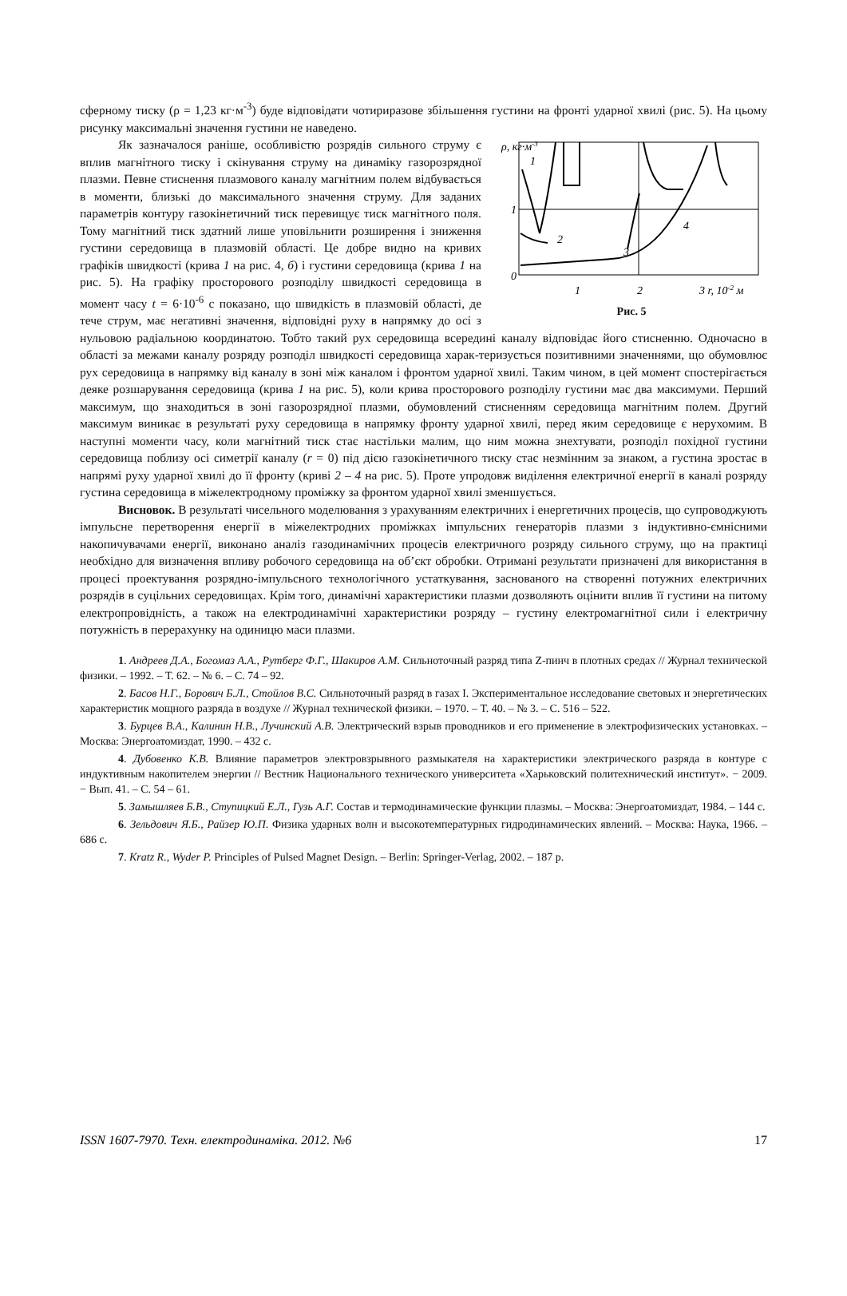сферному тиску (ρ = 1,23 кг·м<sup>-3</sup>) буде відповідати чотириразове збільшення густини на фронті ударної хвилі (рис. 5). На цьому рисунку максимальні значення густини не наведено.
ρ, кг·м-3
1
1
0
2
3
4
1
2
3 r, 10-2 м
Рис. 5
Як зазначалося раніше, особливістю розрядів сильного струму є вплив магнітного тиску і скінування струму на динаміку газорозрядної плазми. Певне стиснення плазмового каналу магнітним полем відбувається в моменти, близькі до максимального значення струму. Для заданих параметрів контуру газокінетичний тиск перевищує тиск магнітного поля. Тому магнітний тиск здатний лише уповільнити розширення і зниження густини середовища в плазмовій області. Це добре видно на кривих графіків швидкості (крива 1 на рис. 4, б) і густини середовища (крива 1 на рис. 5). На графіку просторового розподілу швидкості середовища в момент часу t = 6·10<sup>-6</sup> с показано, що швидкість в плазмовій області, де тече струм, має негативні значення, відповідні руху в напрямку до осі з нульовою радіальною координатою. Тобто такий рух середовища всередині каналу відповідає його стисненню. Одночасно в області за межами каналу розряду розподіл швидкості середовища харак-теризується позитивними значеннями, що обумовлює рух середовища в напрямку від каналу в зоні між каналом і фронтом ударної хвилі. Таким чином, в цей момент спостерігається деяке розшарування середовища (крива 1 на рис. 5), коли крива просторового розподілу густини має два максимуми. Перший максимум, що знаходиться в зоні газорозрядної плазми, обумовлений стисненням середовища магнітним полем. Другий максимум виникає в результаті руху середовища в напрямку фронту ударної хвилі, перед яким середовище є нерухомим. В наступні моменти часу, коли магнітний тиск стає настільки малим, що ним можна знехтувати, розподіл похідної густини середовища поблизу осі симетрії каналу (r = 0) під дією газокінетичного тиску стає незмінним за знаком, а густина зростає в напрямі руху ударної хвилі до її фронту (криві 2 – 4 на рис. 5). Проте упродовж виділення електричної енергії в каналі розряду густина середовища в міжелектродному проміжку за фронтом ударної хвилі зменшується.
Висновок. В результаті чисельного моделювання з урахуванням електричних і енергетичних процесів, що супроводжують імпульсне перетворення енергії в міжелектродних проміжках імпульсних генераторів плазми з індуктивно-ємнісними накопичувачами енергії, виконано аналіз газодинамічних процесів електричного розряду сильного струму, що на практиці необхідно для визначення впливу робочого середовища на об’єкт обробки. Отримані результати призначені для використання в процесі проектування розрядно-імпульсного технологічного устаткування, заснованого на створенні потужних електричних розрядів в суцільних середовищах. Крім того, динамічні характеристики плазми дозволяють оцінити вплив її густини на питому електропровідність, а також на електродинамічні характеристики розряду – густину електромагнітної сили і електричну потужність в перерахунку на одиницю маси плазми.
1. Андреев Д.А., Богомаз А.А., Рутберг Ф.Г., Шакиров А.М. Сильноточный разряд типа Z-пинч в плотных средах // Журнал технической физики. – 1992. – Т. 62. – № 6. – С. 74 – 92.
2. Басов Н.Г., Борович Б.Л., Стойлов В.С. Сильноточный разряд в газах I. Экспериментальное исследование световых и энергетических характеристик мощного разряда в воздухе // Журнал технической физики. – 1970. – Т. 40. – № 3. – С. 516 – 522.
3. Бурцев В.А., Калинин Н.В., Лучинский А.В. Электрический взрыв проводников и его применение в электрофизических установках. – Москва: Энергоатомиздат, 1990. – 432 с.
4. Дубовенко К.В. Влияние параметров электровзрывного размыкателя на характеристики электрического разряда в контуре с индуктивным накопителем энергии // Вестник Национального технического университета «Харьковский политехнический институт». − 2009. − Вып. 41. – С. 54 – 61.
5. Замышляев Б.В., Ступицкий Е.Л., Гузь А.Г. Состав и термодинамические функции плазмы. – Москва: Энергоатомиздат, 1984. – 144 с.
6. Зельдович Я.Б., Райзер Ю.П. Физика ударных волн и высокотемпературных гидродинамических явлений. – Москва: Наука, 1966. – 686 с.
7. Kratz R., Wyder P. Principles of Pulsed Magnet Design. – Berlin: Springer-Verlag, 2002. – 187 p.
ISSN 1607-7970. Техн. електродинаміка. 2012. №6 17